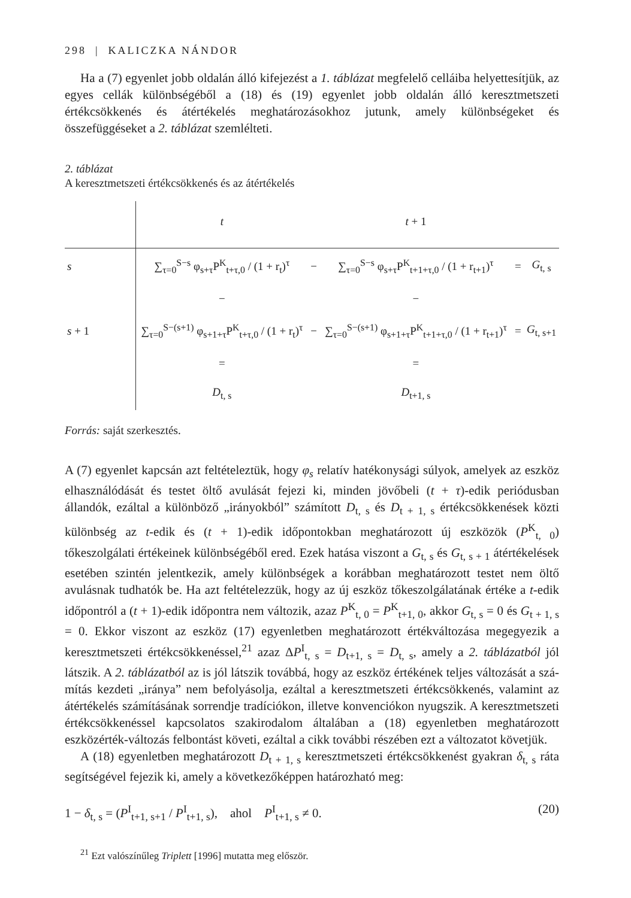298 | KALICZKA NÁNDOR
Ha a (7) egyenlet jobb oldalán álló kifejezést a 1. táblázat megfelelő celláiba he­lyettesítjük, az egyes cellák különbségéből a (18) és (19) egyenlet jobb oldalán álló keresztmetszeti értékcsökkenés és átértékelés meghatározásokhoz jutunk, amely kü­lönbségeket és összefüggéseket a 2. táblázat szemlélteti.
2. táblázat
A keresztmetszeti értékcsökkenés és az átértékelés
| | t | | t + 1 | | |
| --- | --- | --- | --- | --- | --- |
| s | ∑<sub>τ=0</sub><sup>S−s</sup> φ<sub>s+τ</sub>P<sup>K</sup><sub>t+τ,0</sub> / (1 + r<sub>t</sub>)<sup>τ</sup> | − | ∑<sub>τ=0</sub><sup>S−s</sup> φ<sub>s+τ</sub>P<sup>K</sup><sub>t+1+τ,0</sub> / (1 + r<sub>t+1</sub>)<sup>τ</sup> | = | G<sub>t, s</sub> |
| | − | | − | | |
| s + 1 | ∑<sub>τ=0</sub><sup>S−(s+1)</sup> φ<sub>s+1+τ</sub>P<sup>K</sup><sub>t+τ,0</sub> / (1 + r<sub>t</sub>)<sup>τ</sup> | − | ∑<sub>τ=0</sub><sup>S−(s+1)</sup> φ<sub>s+1+τ</sub>P<sup>K</sup><sub>t+1+τ,0</sub> / (1 + r<sub>t+1</sub>)<sup>τ</sup> | = | G<sub>t, s+1</sub> |
| | = | | = | | |
| | D<sub>t, s</sub> | | D<sub>t+1, s</sub> | | |
Forrás: saját szerkesztés.
A (7) egyenlet kapcsán azt feltételeztük, hogy φ<sub>s</sub> relatív hatékonysági súlyok, amelyek az eszköz elhasználódását és testet öltő avulását fejezi ki, minden jövőbeli (t + τ)-edik periódusban állandók, ezáltal a különböző „irányokból” számított D<sub>t, s</sub> és D<sub>t + 1, s</sub> értékcsökkenések közti különbség az t-edik és (t + 1)-edik időpontokban meghatá­rozott új eszközök (P<sup>K</sup><sub>t, 0</sub>) tőkeszolgálati értékeinek különbségéből ered. Ezek hatása viszont a G<sub>t, s</sub> és G<sub>t, s + 1</sub> átértékelések esetében szintén jelentkezik, amely különbségek a korábban meghatározott testet nem öltő avulásnak tudhatók be. Ha azt feltételez­zük, hogy az új eszköz tőkeszolgálatának értéke a t-edik időpontról a (t + 1)-edik idő­pontra nem változik, azaz P<sup>K</sup><sub>t, 0</sub> = P<sup>K</sup><sub>t+1, 0</sub>, akkor G<sub>t, s</sub> = 0 és G<sub>t + 1, s</sub> = 0. Ekkor viszont az eszköz (17) egyenletben meghatározott értékváltozása megegyezik a keresztmetszeti értékcsökkenéssel,<sup>21</sup> azaz ΔP<sup>I</sup><sub>t, s</sub> = D<sub>t+1, s</sub> = D<sub>t, s</sub>, amely a 2. táblázatból jól látszik. A 2. táblázatból az is jól látszik továbbá, hogy az eszköz értékének teljes változását a szá­mítás kezdeti „iránya” nem befolyásolja, ezáltal a keresztmetszeti értékcsökkenés, valamint az átértékelés számításának sorrendje tradíciókon, illetve konvenciókon nyugszik. A keresztmetszeti értékcsökkenéssel kapcsolatos szakirodalom általában a (18) egyenletben meghatározott eszközérték-változás felbontást követi, ezáltal a cikk további részében ezt a változatot követjük.
A (18) egyenletben meghatározott D<sub>t + 1, s</sub> keresztmetszeti értékcsökkenést gyakran δ<sub>t, s</sub> ráta segítségével fejezik ki, amely a következőképpen határozható meg:
1 − δ<sub>t, s</sub> = (P<sup>I</sup><sub>t+1, s+1</sub> / P<sup>I</sup><sub>t+1, s</sub>), ahol P<sup>I</sup><sub>t+1, s</sub> ≠ 0. (20)
<sup>21</sup> Ezt valószínűleg Triplett [1996] mutatta meg először.